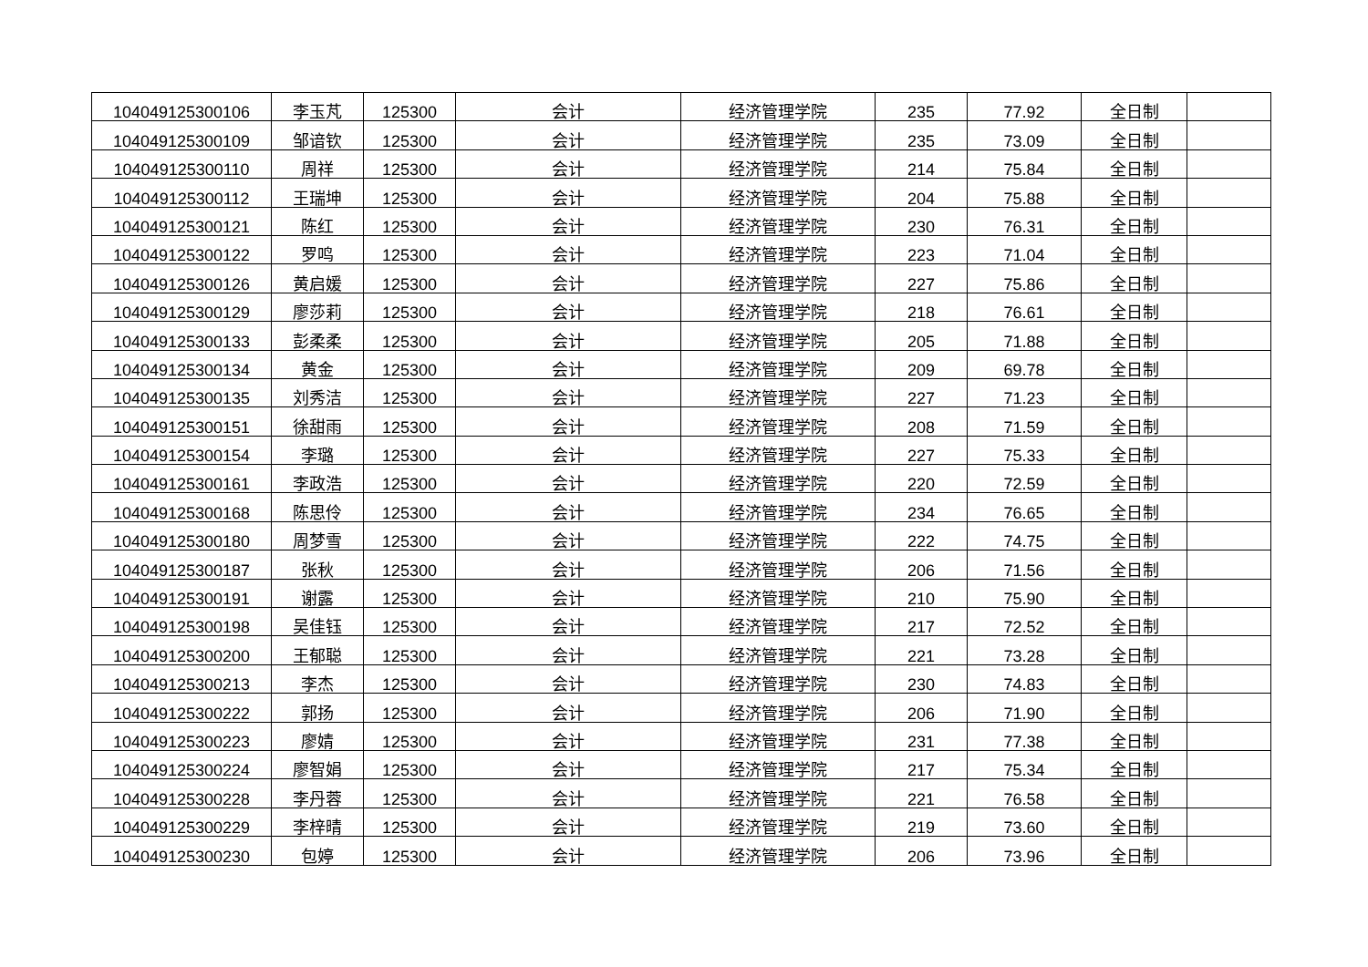| 104049125300106 | 李玉芃 | 125300 | 会计 | 经济管理学院 | 235 | 77.92 | 全日制 | |
| 104049125300109 | 邹谙钦 | 125300 | 会计 | 经济管理学院 | 235 | 73.09 | 全日制 | |
| 104049125300110 | 周祥 | 125300 | 会计 | 经济管理学院 | 214 | 75.84 | 全日制 | |
| 104049125300112 | 王瑞坤 | 125300 | 会计 | 经济管理学院 | 204 | 75.88 | 全日制 | |
| 104049125300121 | 陈红 | 125300 | 会计 | 经济管理学院 | 230 | 76.31 | 全日制 | |
| 104049125300122 | 罗鸣 | 125300 | 会计 | 经济管理学院 | 223 | 71.04 | 全日制 | |
| 104049125300126 | 黄启媛 | 125300 | 会计 | 经济管理学院 | 227 | 75.86 | 全日制 | |
| 104049125300129 | 廖莎莉 | 125300 | 会计 | 经济管理学院 | 218 | 76.61 | 全日制 | |
| 104049125300133 | 彭柔柔 | 125300 | 会计 | 经济管理学院 | 205 | 71.88 | 全日制 | |
| 104049125300134 | 黄金 | 125300 | 会计 | 经济管理学院 | 209 | 69.78 | 全日制 | |
| 104049125300135 | 刘秀洁 | 125300 | 会计 | 经济管理学院 | 227 | 71.23 | 全日制 | |
| 104049125300151 | 徐甜雨 | 125300 | 会计 | 经济管理学院 | 208 | 71.59 | 全日制 | |
| 104049125300154 | 李璐 | 125300 | 会计 | 经济管理学院 | 227 | 75.33 | 全日制 | |
| 104049125300161 | 李政浩 | 125300 | 会计 | 经济管理学院 | 220 | 72.59 | 全日制 | |
| 104049125300168 | 陈思伶 | 125300 | 会计 | 经济管理学院 | 234 | 76.65 | 全日制 | |
| 104049125300180 | 周梦雪 | 125300 | 会计 | 经济管理学院 | 222 | 74.75 | 全日制 | |
| 104049125300187 | 张秋 | 125300 | 会计 | 经济管理学院 | 206 | 71.56 | 全日制 | |
| 104049125300191 | 谢露 | 125300 | 会计 | 经济管理学院 | 210 | 75.90 | 全日制 | |
| 104049125300198 | 吴佳钰 | 125300 | 会计 | 经济管理学院 | 217 | 72.52 | 全日制 | |
| 104049125300200 | 王郁聪 | 125300 | 会计 | 经济管理学院 | 221 | 73.28 | 全日制 | |
| 104049125300213 | 李杰 | 125300 | 会计 | 经济管理学院 | 230 | 74.83 | 全日制 | |
| 104049125300222 | 郭扬 | 125300 | 会计 | 经济管理学院 | 206 | 71.90 | 全日制 | |
| 104049125300223 | 廖婧 | 125300 | 会计 | 经济管理学院 | 231 | 77.38 | 全日制 | |
| 104049125300224 | 廖智娟 | 125300 | 会计 | 经济管理学院 | 217 | 75.34 | 全日制 | |
| 104049125300228 | 李丹蓉 | 125300 | 会计 | 经济管理学院 | 221 | 76.58 | 全日制 | |
| 104049125300229 | 李梓晴 | 125300 | 会计 | 经济管理学院 | 219 | 73.60 | 全日制 | |
| 104049125300230 | 包婷 | 125300 | 会计 | 经济管理学院 | 206 | 73.96 | 全日制 | |